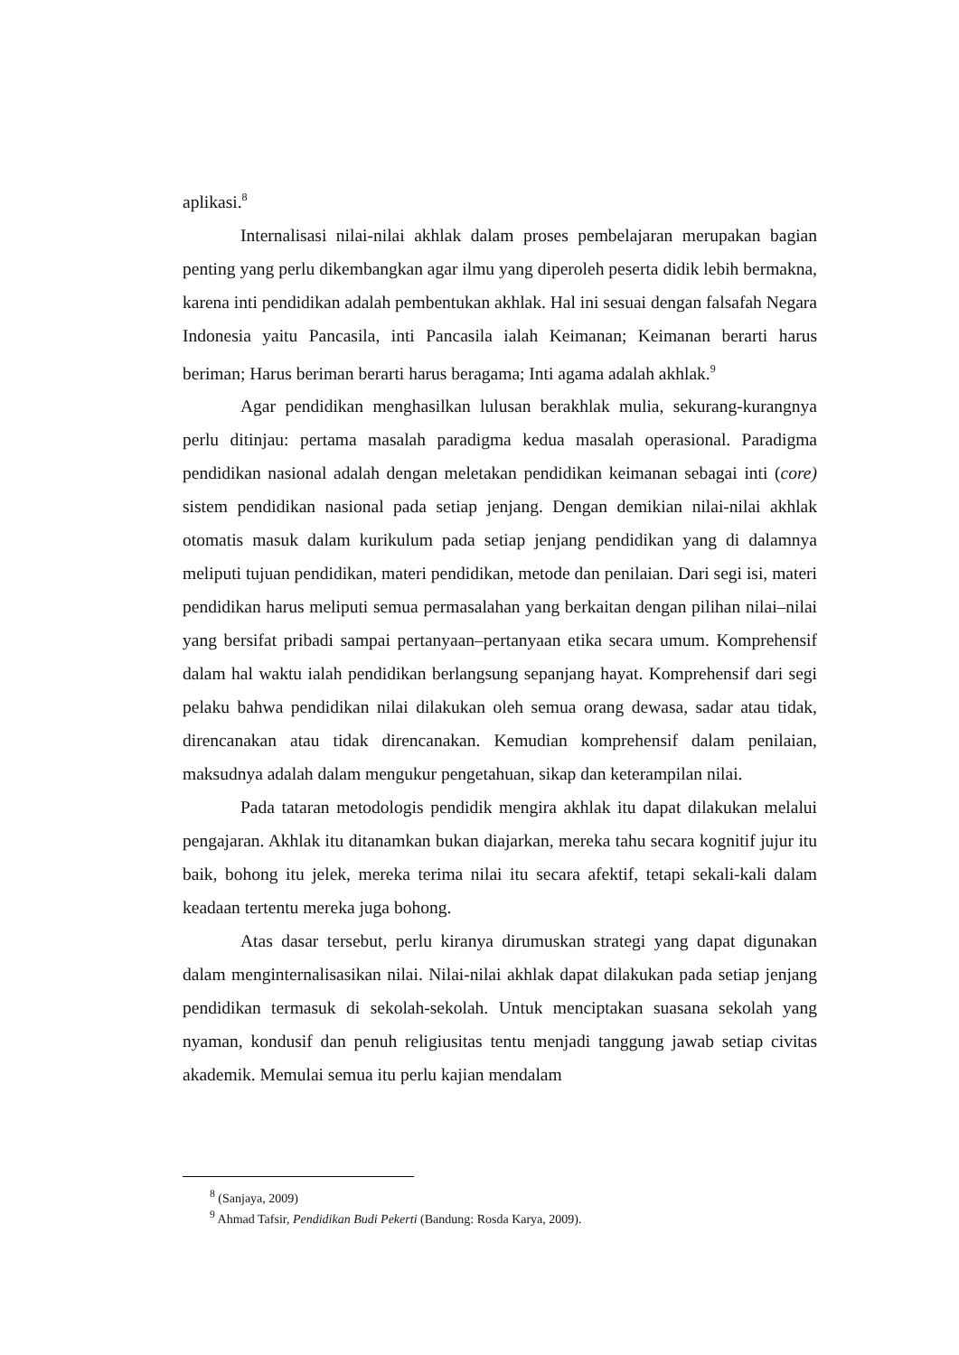aplikasi.<sup>8</sup>
Internalisasi nilai-nilai akhlak dalam proses pembelajaran merupakan bagian penting yang perlu dikembangkan agar ilmu yang diperoleh peserta didik lebih bermakna, karena inti pendidikan adalah pembentukan akhlak. Hal ini sesuai dengan falsafah Negara Indonesia yaitu Pancasila, inti Pancasila ialah Keimanan; Keimanan berarti harus beriman; Harus beriman berarti harus beragama; Inti agama adalah akhlak.<sup>9</sup>
Agar pendidikan menghasilkan lulusan berakhlak mulia, sekurang-kurangnya perlu ditinjau: pertama masalah paradigma kedua masalah operasional. Paradigma pendidikan nasional adalah dengan meletakan pendidikan keimanan sebagai inti (core) sistem pendidikan nasional pada setiap jenjang. Dengan demikian nilai-nilai akhlak otomatis masuk dalam kurikulum pada setiap jenjang pendidikan yang di dalamnya meliputi tujuan pendidikan, materi pendidikan, metode dan penilaian. Dari segi isi, materi pendidikan harus meliputi semua permasalahan yang berkaitan dengan pilihan nilai–nilai yang bersifat pribadi sampai pertanyaan–pertanyaan etika secara umum. Komprehensif dalam hal waktu ialah pendidikan berlangsung sepanjang hayat. Komprehensif dari segi pelaku bahwa pendidikan nilai dilakukan oleh semua orang dewasa, sadar atau tidak, direncanakan atau tidak direncanakan. Kemudian komprehensif dalam penilaian, maksudnya adalah dalam mengukur pengetahuan, sikap dan keterampilan nilai.
Pada tataran metodologis pendidik mengira akhlak itu dapat dilakukan melalui pengajaran. Akhlak itu ditanamkan bukan diajarkan, mereka tahu secara kognitif jujur itu baik, bohong itu jelek, mereka terima nilai itu secara afektif, tetapi sekali-kali dalam keadaan tertentu mereka juga bohong.
Atas dasar tersebut, perlu kiranya dirumuskan strategi yang dapat digunakan dalam menginternalisasikan nilai. Nilai-nilai akhlak dapat dilakukan pada setiap jenjang pendidikan termasuk di sekolah-sekolah. Untuk menciptakan suasana sekolah yang nyaman, kondusif dan penuh religiusitas tentu menjadi tanggung jawab setiap civitas akademik. Memulai semua itu perlu kajian mendalam
<sup>8</sup> (Sanjaya, 2009)
<sup>9</sup> Ahmad Tafsir, Pendidikan Budi Pekerti (Bandung: Rosda Karya, 2009).